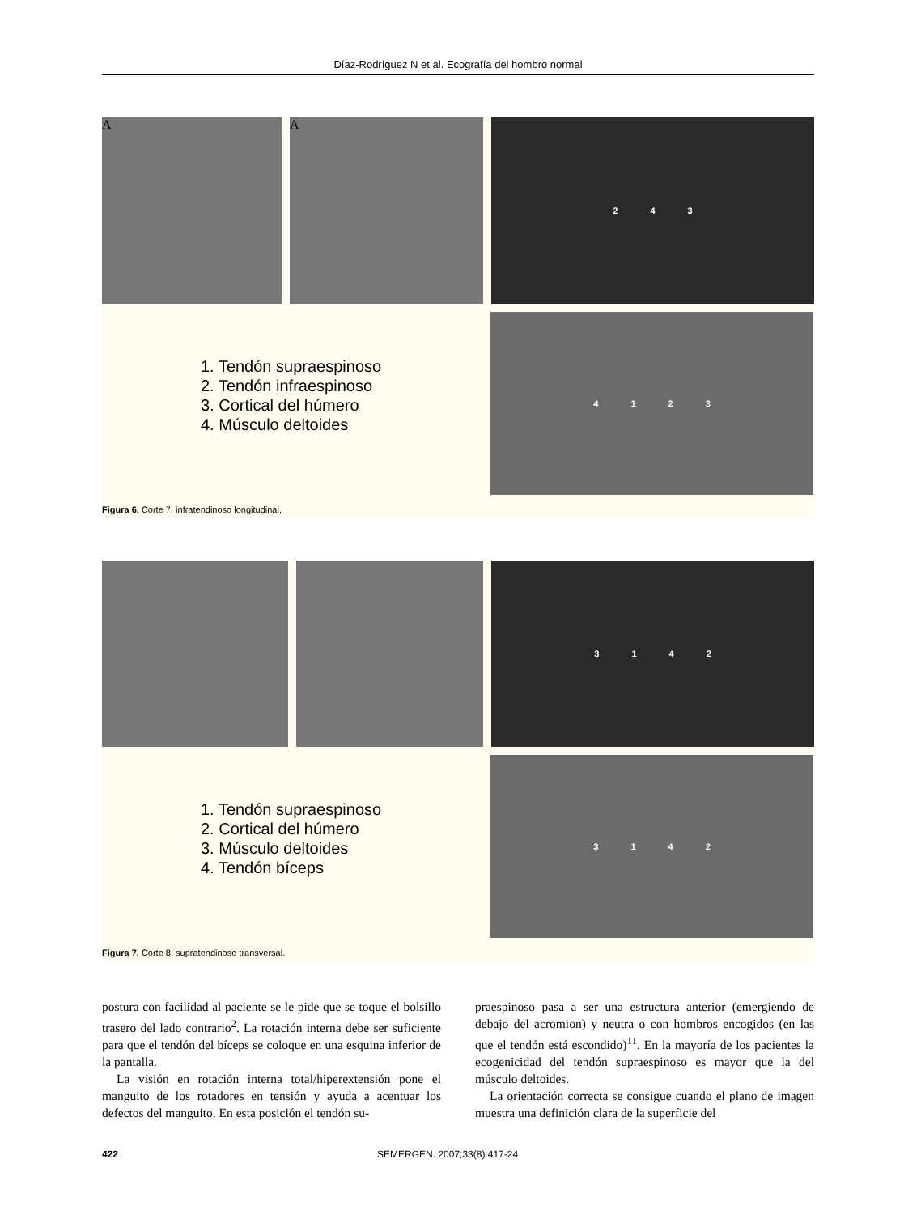Díaz-Rodríguez N et al. Ecografía del hombro normal
A A
243
1. Tendón supraespinoso
2. Tendón infraespinoso
3. Cortical del húmero
4. Músculo deltoides
4123
Figura 6. Corte 7: infratendinoso longitudinal.
3142
1. Tendón supraespinoso
2. Cortical del húmero
3. Músculo deltoides
4. Tendón bíceps
3142
Figura 7. Corte 8: supratendinoso transversal.
postura con facilidad al paciente se le pide que se toque el bolsillo trasero del lado contrario<sup>2</sup>. La rotación interna debe ser suficiente para que el tendón del bíceps se coloque en una esquina inferior de la pantalla.
La visión en rotación interna total/hiperextensión pone el manguito de los rotadores en tensión y ayuda a acentuar los defectos del manguito. En esta posición el tendón su-
praespinoso pasa a ser una estructura anterior (emergiendo de debajo del acromion) y neutra o con hombros encogidos (en las que el tendón está escondido)<sup>11</sup>. En la mayoría de los pacientes la ecogenicidad del tendón supraespinoso es mayor que la del músculo deltoides.
La orientación correcta se consigue cuando el plano de imagen muestra una definición clara de la superficie del
422 SEMERGEN. 2007;33(8):417-24